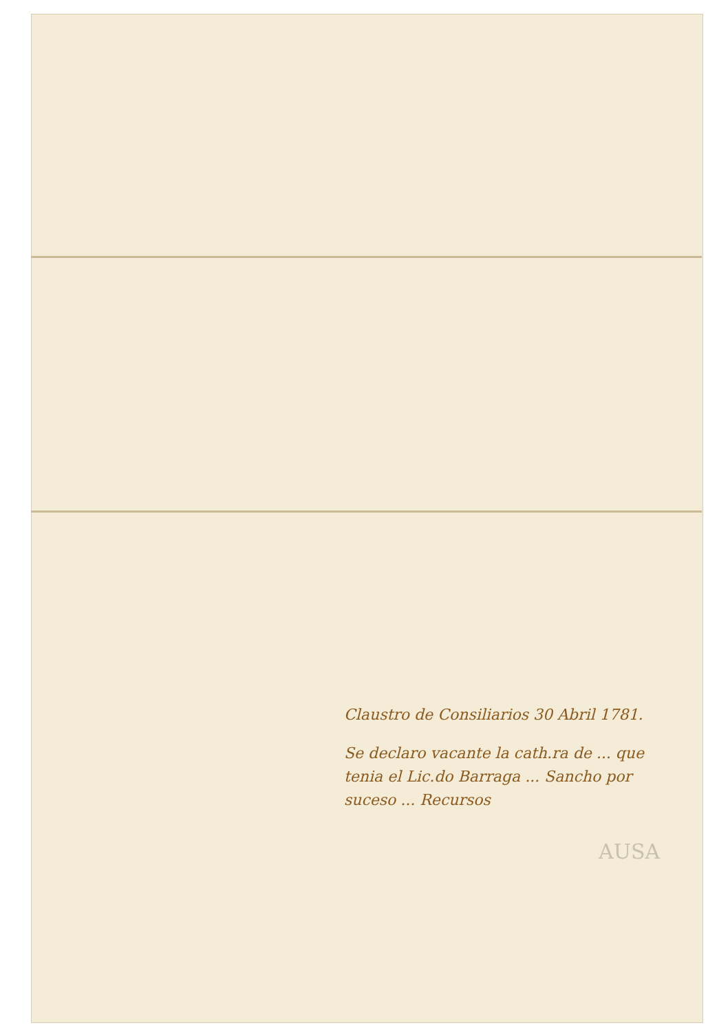Claustro de Consiliarios 30 Abril 1781.
Se declaro vacante la cath.ra de ... que tenia el Lic.do Barraga ... Sancho por suceso ... Recursos
AUSA